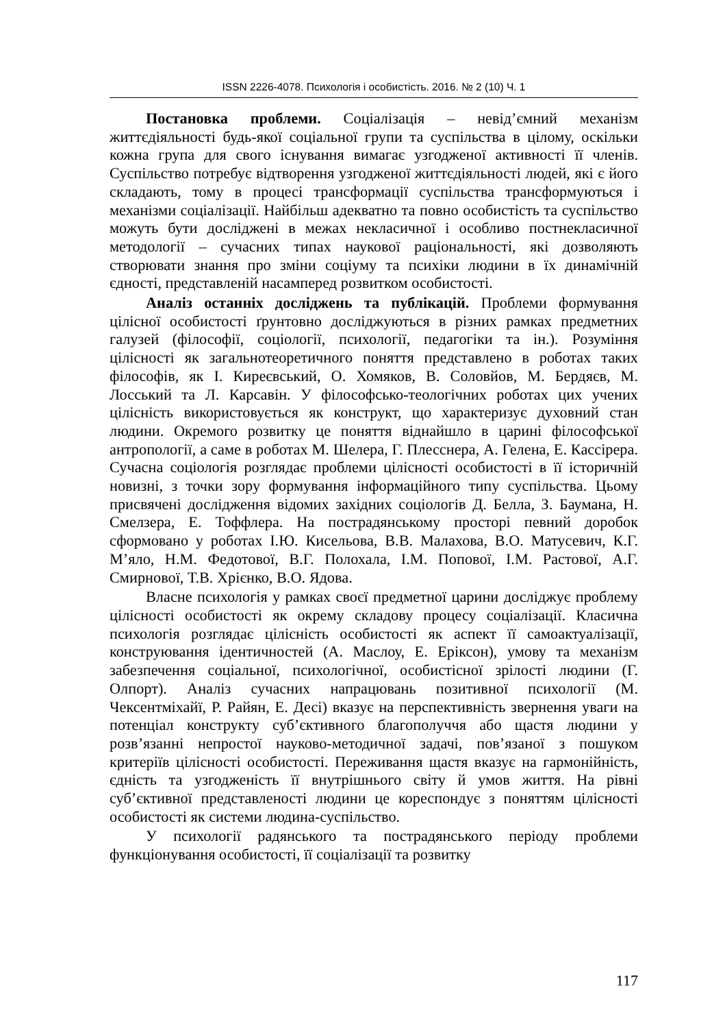ISSN 2226-4078. Психологія і особистість. 2016. № 2 (10) Ч. 1
Постановка проблеми. Соціалізація – невід’ємний механізм життєдіяльності будь-якої соціальної групи та суспільства в цілому, оскільки кожна група для свого існування вимагає узгодженої активності її членів. Суспільство потребує відтворення узгодженої життєдіяльності людей, які є його складають, тому в процесі трансформації суспільства трансформуються і механізми соціалізації. Найбільш адекватно та повно особистість та суспільство можуть бути досліджені в межах некласичної і особливо постнекласичної методології – сучасних типах наукової раціональності, які дозволяють створювати знання про зміни соціуму та психіки людини в їх динамічній єдності, представленій насамперед розвитком особистості.
Аналіз останніх досліджень та публікацій. Проблеми формування цілісної особистості ґрунтовно досліджуються в різних рамках предметних галузей (філософії, соціології, психології, педагогіки та ін.). Розуміння цілісності як загальнотеоретичного поняття представлено в роботах таких філософів, як І. Киреєвський, О. Хомяков, В. Соловйов, М. Бердяєв, М. Лосський та Л. Карсавін. У філософсько-теологічних роботах цих учених цілісність використовується як конструкт, що характеризує духовний стан людини. Окремого розвитку це поняття віднайшло в царині філософської антропології, а саме в роботах М. Шелера, Г. Плесснера, А. Гелена, Е. Кассірера. Сучасна соціологія розглядає проблеми цілісності особистості в її історичній новизні, з точки зору формування інформаційного типу суспільства. Цьому присвячені дослідження відомих західних соціологів Д. Белла, З. Баумана, Н. Смелзера, Е. Тоффлера. На пострадянському просторі певний доробок сформовано у роботах І.Ю. Кисельова, В.В. Малахова, В.О. Матусевич, К.Г. М’яло, Н.М. Федотової, В.Г. Полохала, І.М. Попової, І.М. Растової, А.Г. Смирнової, Т.В. Хрієнко, В.О. Ядова.
Власне психологія у рамках своєї предметної царини досліджує проблему цілісності особистості як окрему складову процесу соціалізації. Класична психологія розглядає цілісність особистості як аспект її самоактуалізації, конструювання ідентичностей (А. Маслоу, Е. Еріксон), умову та механізм забезпечення соціальної, психологічної, особистісної зрілості людини (Г. Олпорт). Аналіз сучасних напрацювань позитивної психології (М. Чексентміхайї, Р. Райян, Е. Десі) вказує на перспективність звернення уваги на потенціал конструкту суб’єктивного благополуччя або щастя людини у розв’язанні непростої науково-методичної задачі, пов’язаної з пошуком критеріїв цілісності особистості. Переживання щастя вказує на гармонійність, єдність та узгодженість її внутрішнього світу й умов життя. На рівні суб’єктивної представленості людини це кореспондує з поняттям цілісності особистості як системи людина-суспільство.
У психології радянського та пострадянського періоду проблеми функціонування особистості, її соціалізації та розвитку
117